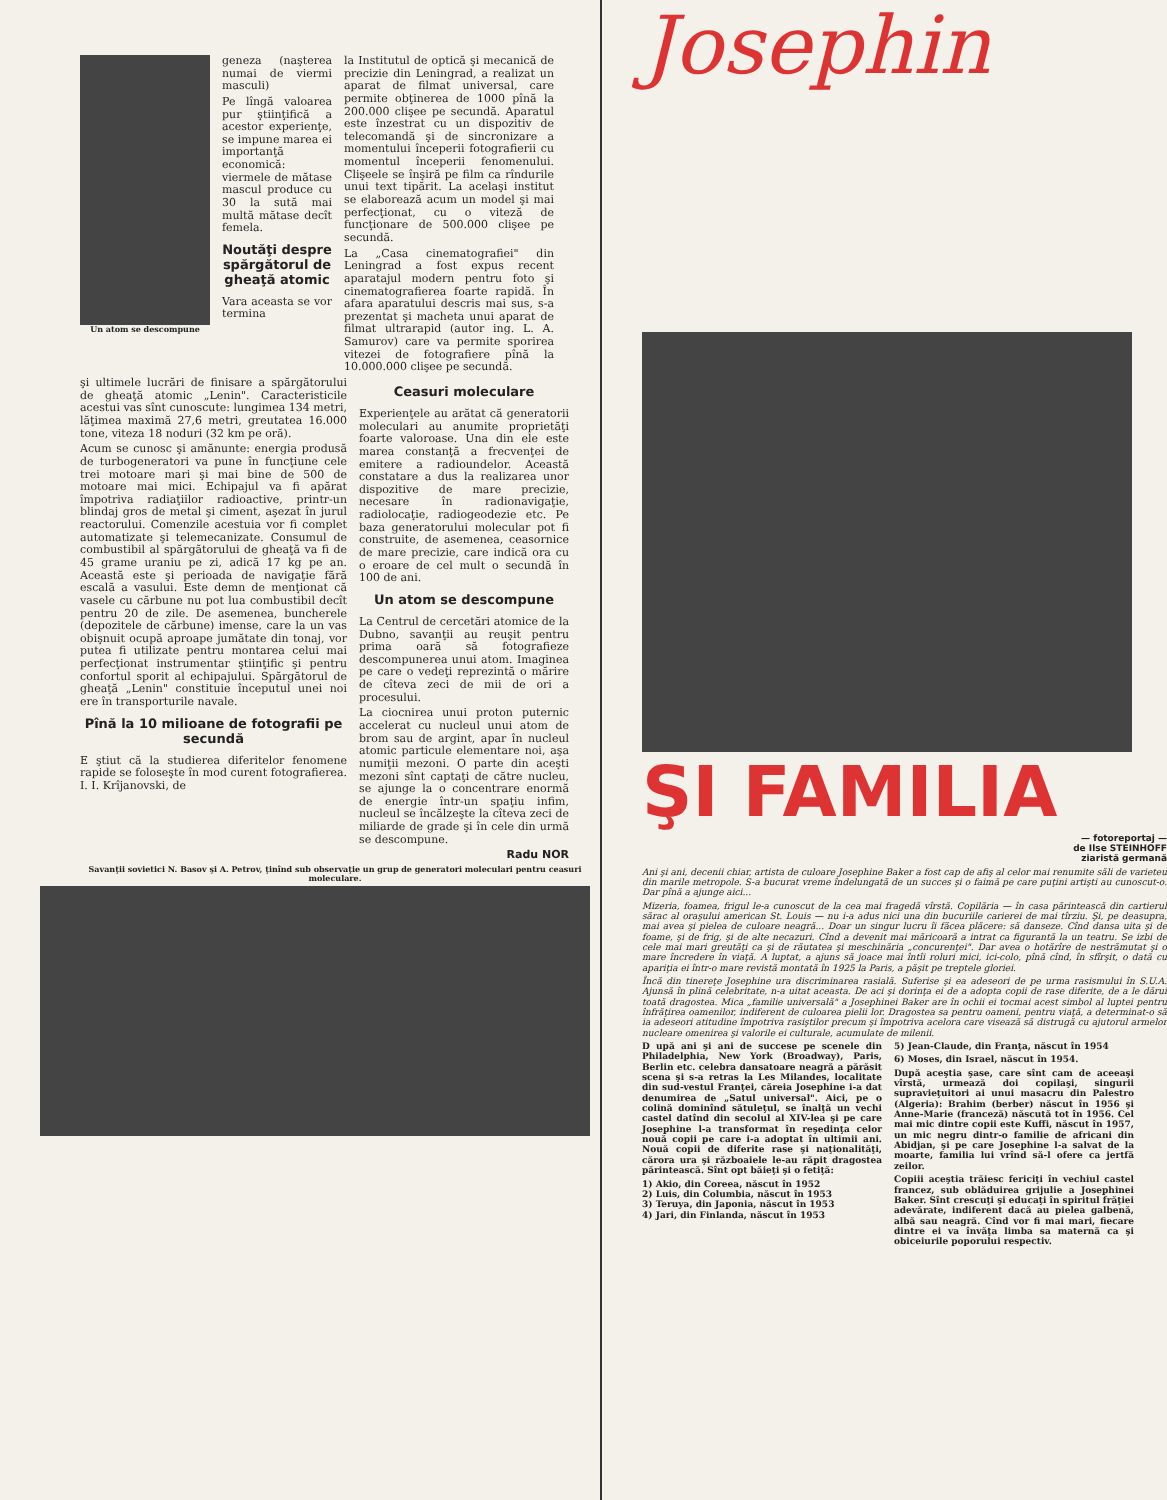Un atom se descompune
geneza (naşterea numai de viermi masculi)
Pe lîngă valoarea pur ştiinţifică a acestor experienţe, se impune marea ei importanţă economică: viermele de mătase mascul produce cu 30 la sută mai multă mătase decît femela.
Noutăţi despre spărgătorul de gheaţă atomic
Vara aceasta se vor termina
la Institutul de optică şi mecanică de precizie din Leningrad, a realizat un aparat de filmat universal, care permite obţinerea de 1000 pînă la 200.000 clişee pe secundă. Aparatul este înzestrat cu un dispozitiv de telecomandă şi de sincronizare a momentului începerii fotografierii cu momentul începerii fenomenului. Clişeele se înşiră pe film ca rîndurile unui text tipărit. La acelaşi institut se elaborează acum un model şi mai perfecţionat, cu o viteză de funcţionare de 500.000 clişee pe secundă.
La „Casa cinematografiei" din Leningrad a fost expus recent aparatajul modern pentru foto şi cinematografierea foarte rapidă. În afara aparatului descris mai sus, s-a prezentat şi macheta unui aparat de filmat ultrarapid (autor ing. L. A. Samurov) care va permite sporirea vitezei de fotografiere pînă la 10.000.000 clişee pe secundă.
şi ultimele lucrări de finisare a spărgătorului de gheaţă atomic „Lenin". Caracteristicile acestui vas sînt cunoscute: lungimea 134 metri, lăţimea maximă 27,6 metri, greutatea 16.000 tone, viteza 18 noduri (32 km pe oră).
Acum se cunosc şi amănunte: energia produsă de turbogeneratori va pune în funcţiune cele trei motoare mari şi mai bine de 500 de motoare mai mici. Echipajul va fi apărat împotriva radiaţiilor radioactive, printr-un blindaj gros de metal şi ciment, aşezat în jurul reactorului. Comenzile acestuia vor fi complet automatizate şi telemecanizate. Consumul de combustibil al spărgătorului de gheaţă va fi de 45 grame uraniu pe zi, adică 17 kg pe an. Această este şi perioada de navigaţie fără escală a vasului. Este demn de menţionat că vasele cu cărbune nu pot lua combustibil decît pentru 20 de zile. De asemenea, buncherele (depozitele de cărbune) imense, care la un vas obişnuit ocupă aproape jumătate din tonaj, vor putea fi utilizate pentru montarea celui mai perfecţionat instrumentar ştiinţific şi pentru confortul sporit al echipajului. Spărgătorul de gheaţă „Lenin" constituie începutul unei noi ere în transporturile navale.
Pînă la 10 milioane de fotografii pe secundă
E ştiut că la studierea diferitelor fenomene rapide se foloseşte în mod curent fotografierea. I. I. Krîjanovski, de
Ceasuri moleculare
Experienţele au arătat că generatorii moleculari au anumite proprietăţi foarte valoroase. Una din ele este marea constanţă a frecvenţei de emitere a radioundelor. Această constatare a dus la realizarea unor dispozitive de mare precizie, necesare în radionavigaţie, radiolocaţie, radiogeodezie etc. Pe baza generatorului molecular pot fi construite, de asemenea, ceasornice de mare precizie, care indică ora cu o eroare de cel mult o secundă în 100 de ani.
Un atom se descompune
La Centrul de cercetări atomice de la Dubno, savanţii au reuşit pentru prima oară să fotografieze descompunerea unui atom. Imaginea pe care o vedeţi reprezintă o mărire de cîteva zeci de mii de ori a procesului.
La ciocnirea unui proton puternic accelerat cu nucleul unui atom de brom sau de argint, apar în nucleul atomic particule elementare noi, aşa numiţii mezoni. O parte din aceşti mezoni sînt captaţi de către nucleu, se ajunge la o concentrare enormă de energie într-un spaţiu infim, nucleul se încălzeşte la cîteva zeci de miliarde de grade şi în cele din urmă se descompune.
Radu NOR
Savanţii sovietici N. Basov şi A. Petrov, ţinînd sub observaţie un grup de generatori moleculari pentru ceasuri moleculare.
Josephin
ŞI FAMILIA
— fotoreportaj —
de Ilse STEINHOFF
ziaristă germană
Ani şi ani, decenii chiar, artista de culoare Josephine Baker a fost cap de afiş al celor mai renumite săli de varieteu din marile metropole. S-a bucurat vreme îndelungată de un succes şi o faimă pe care puţini artişti au cunoscut-o. Dar pînă a ajunge aici...
Mizeria, foamea, frigul le-a cunoscut de la cea mai fragedă vîrstă. Copilăria — în casa părintească din cartierul sărac al oraşului american St. Louis — nu i-a adus nici una din bucuriile carierei de mai tîrziu. Şi, pe deasupra, mai avea şi pielea de culoare neagră... Doar un singur lucru îi făcea plăcere: să danseze. Cînd dansa uita şi de foame, şi de frig, şi de alte necazuri. Cînd a devenit mai măricoară a intrat ca figurantă la un teatru. Se izbi de cele mai mari greutăţi ca şi de răutatea şi meschinăria „concurenţei". Dar avea o hotărîre de nestrămutat şi o mare încredere în viaţă. A luptat, a ajuns să joace mai întîi roluri mici, ici-colo, pînă cînd, în sfîrşit, o dată cu apariţia ei într-o mare revistă montată în 1925 la Paris, a păşit pe treptele gloriei.
Încă din tinereţe Josephine ura discriminarea rasială. Suferise şi ea adeseori de pe urma rasismului în S.U.A. Ajunsă în plină celebritate, n-a uitat aceasta. De aci şi dorinţa ei de a adopta copii de rase diferite, de a le dărui toată dragostea. Mica „familie universală" a Josephinei Baker are în ochii ei tocmai acest simbol al luptei pentru înfrăţirea oamenilor, indiferent de culoarea pielii lor. Dragostea sa pentru oameni, pentru viaţă, a determinat-o să ia adeseori atitudine împotriva rasiştilor precum şi împotriva acelora care visează să distrugă cu ajutorul armelor nucleare omenirea şi valorile ei culturale, acumulate de milenii.
D upă ani şi ani de succese pe scenele din Philadelphia, New York (Broadway), Paris, Berlin etc. celebra dansatoare neagră a părăsit scena şi s-a retras la Les Milandes, localitate din sud-vestul Franţei, căreia Josephine i-a dat denumirea de „Satul universal". Aici, pe o colină dominînd sătuleţul, se înalţă un vechi castel datînd din secolul al XIV-lea şi pe care Josephine l-a transformat în reşedinţa celor nouă copii pe care i-a adoptat în ultimii ani. Nouă copii de diferite rase şi naţionalităţi, cărora ura şi războaiele le-au răpit dragostea părintească. Sînt opt băieţi şi o fetiţă:
1) Akio, din Coreea, născut în 1952
2) Luis, din Columbia, născut în 1953
3) Teruya, din Japonia, născut în 1953
4) Jari, din Finlanda, născut în 1953
5) Jean-Claude, din Franţa, născut în 1954
6) Moses, din Israel, născut în 1954.
După aceştia şase, care sînt cam de aceeaşi vîrstă, urmează doi copilaşi, singurii supravieţuitori ai unui masacru din Palestro (Algeria): Brahim (berber) născut în 1956 şi Anne-Marie (franceză) născută tot în 1956. Cel mai mic dintre copii este Kuffi, născut în 1957, un mic negru dintr-o familie de africani din Abidjan, şi pe care Josephine l-a salvat de la moarte, familia lui vrînd să-l ofere ca jertfă zeilor.
Copiii aceştia trăiesc fericiţi în vechiul castel francez, sub oblăduirea grijulie a Josephinei Baker. Sînt crescuţi şi educaţi în spiritul frăţiei adevărate, indiferent dacă au pielea galbenă, albă sau neagră. Cînd vor fi mai mari, fiecare dintre ei va învăţa limba sa maternă ca şi obiceiurile poporului respectiv.